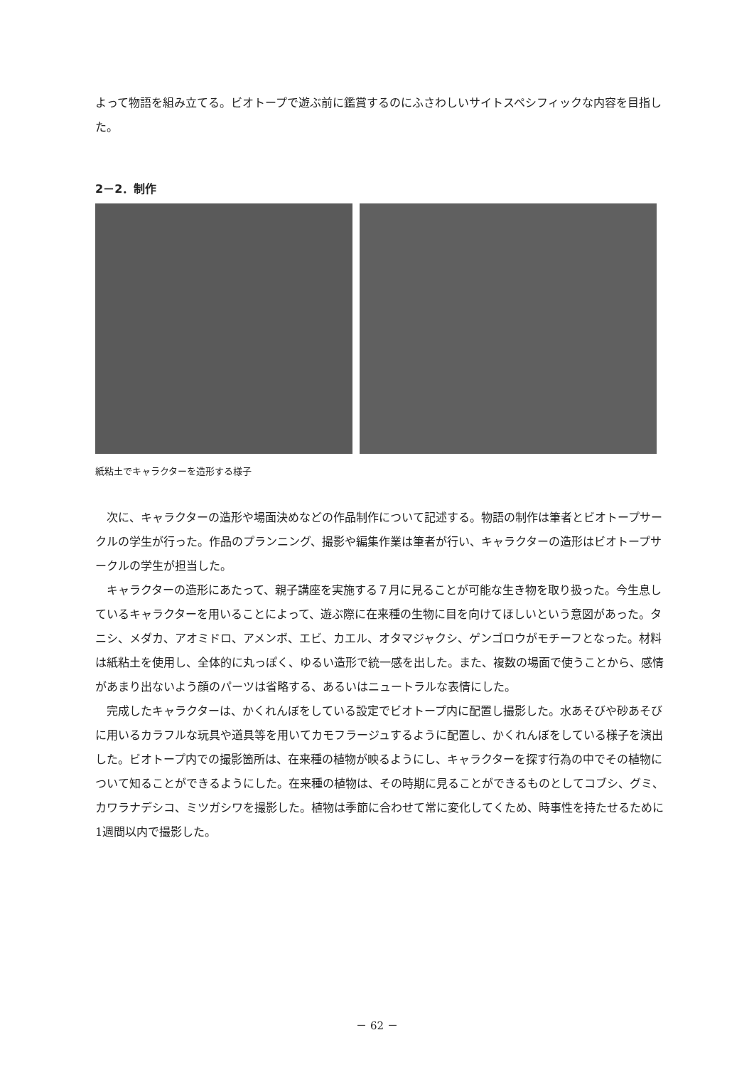よって物語を組み立てる。ビオトープで遊ぶ前に鑑賞するのにふさわしいサイトスペシフィックな内容を目指した。
2－2．制作
紙粘土でキャラクターを造形する様子
次に、キャラクターの造形や場面決めなどの作品制作について記述する。物語の制作は筆者とビオトープサークルの学生が行った。作品のプランニング、撮影や編集作業は筆者が行い、キャラクターの造形はビオトープサークルの学生が担当した。
キャラクターの造形にあたって、親子講座を実施する７月に見ることが可能な生き物を取り扱った。今生息しているキャラクターを用いることによって、遊ぶ際に在来種の生物に目を向けてほしいという意図があった。タニシ、メダカ、アオミドロ、アメンボ、エビ、カエル、オタマジャクシ、ゲンゴロウがモチーフとなった。材料は紙粘土を使用し、全体的に丸っぽく、ゆるい造形で統一感を出した。また、複数の場面で使うことから、感情があまり出ないよう顔のパーツは省略する、あるいはニュートラルな表情にした。
完成したキャラクターは、かくれんぼをしている設定でビオトープ内に配置し撮影した。水あそびや砂あそびに用いるカラフルな玩具や道具等を用いてカモフラージュするように配置し、かくれんぼをしている様子を演出した。ビオトープ内での撮影箇所は、在来種の植物が映るようにし、キャラクターを探す行為の中でその植物について知ることができるようにした。在来種の植物は、その時期に見ることができるものとしてコブシ、グミ、カワラナデシコ、ミツガシワを撮影した。植物は季節に合わせて常に変化してくため、時事性を持たせるために1週間以内で撮影した。
－ 62 －